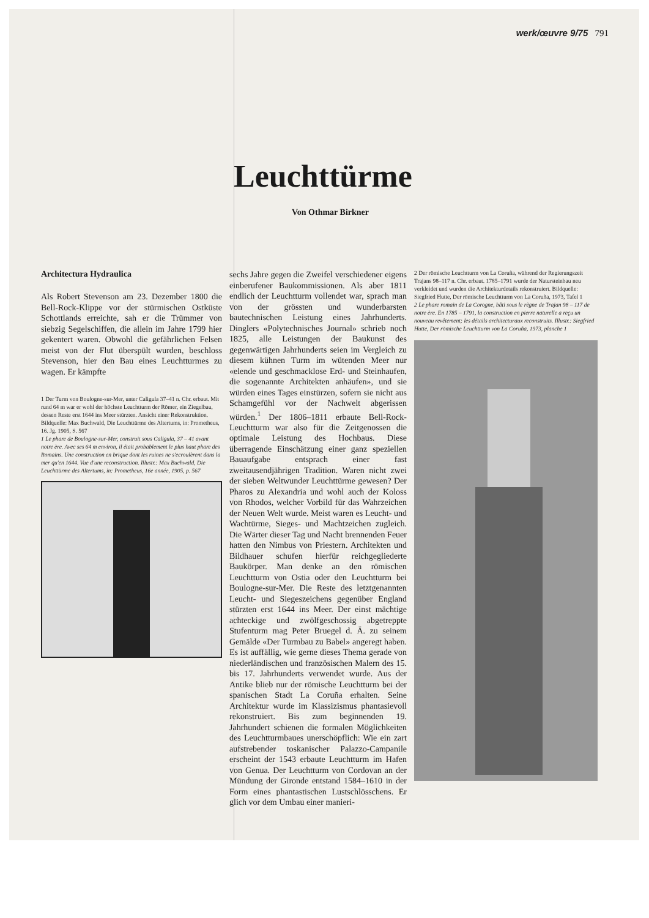werk/œuvre 9/75 791
Leuchttürme
Von Othmar Birkner
Architectura Hydraulica
Als Robert Stevenson am 23. Dezember 1800 die Bell-Rock-Klippe vor der stürmischen Ostküste Schottlands erreichte, sah er die Trümmer von siebzig Segelschiffen, die allein im Jahre 1799 hier gekentert waren. Obwohl die gefährlichen Felsen meist von der Flut überspült wurden, beschloss Stevenson, hier den Bau eines Leuchtturmes zu wagen. Er kämpfte
1 Der Turm von Boulogne-sur-Mer, unter Caligula 37–41 n. Chr. erbaut. Mit rund 64 m war er wohl der höchste Leuchtturm der Römer, ein Ziegelbau, dessen Reste erst 1644 ins Meer stürzten. Ansicht einer Rekonstruktion. Bildquelle: Max Buchwald, Die Leuchttürme des Altertums, in: Prometheus, 16. Jg. 1905, S. 567
1 Le phare de Boulogne-sur-Mer, construit sous Caligula, 37 – 41 avant notre ère. Avec ses 64 m environ, il était probablement le plus haut phare des Romains. Une construction en brique dont les ruines ne s'ecroulèrent dans la mer qu'en 1644. Vue d'une reconstruction. Illustr.: Max Buchwald, Die Leuchttürme des Altertums, in: Prometheus, 16e année, 1905, p. 567
sechs Jahre gegen die Zweifel verschiedener eigens einberufener Baukommissionen. Als aber 1811 endlich der Leuchtturm vollendet war, sprach man von der grössten und wunderbarsten bautechnischen Leistung eines Jahrhunderts. Dinglers «Polytechnisches Journal» schrieb noch 1825, alle Leistungen der Baukunst des gegenwärtigen Jahrhunderts seien im Vergleich zu diesem kühnen Turm im wütenden Meer nur «elende und geschmacklose Erd- und Steinhaufen, die sogenannte Architekten anhäufen», und sie würden eines Tages einstürzen, sofern sie nicht aus Schamgefühl vor der Nachwelt abgerissen würden.<sup>1</sup> Der 1806–1811 erbaute Bell-Rock-Leuchtturm war also für die Zeitgenossen die optimale Leistung des Hochbaus. Diese überragende Einschätzung einer ganz speziellen Bauaufgabe entsprach einer fast zweitausendjährigen Tradition. Waren nicht zwei der sieben Weltwunder Leuchttürme gewesen? Der Pharos zu Alexandria und wohl auch der Koloss von Rhodos, welcher Vorbild für das Wahrzeichen der Neuen Welt wurde. Meist waren es Leucht- und Wachtürme, Sieges- und Machtzeichen zugleich. Die Wärter dieser Tag und Nacht brennenden Feuer hatten den Nimbus von Priestern. Architekten und Bildhauer schufen hierfür reichgegliederte Baukörper. Man denke an den römischen Leuchtturm von Ostia oder den Leuchtturm bei Boulogne-sur-Mer. Die Reste des letztgenannten Leucht- und Siegeszeichens gegenüber England stürzten erst 1644 ins Meer. Der einst mächtige achteckige und zwölfgeschossig abgetreppte Stufenturm mag Peter Bruegel d. Ä. zu seinem Gemälde «Der Turmbau zu Babel» angeregt haben. Es ist auffällig, wie gerne dieses Thema gerade von niederländischen und französischen Malern des 15. bis 17. Jahrhunderts verwendet wurde. Aus der Antike blieb nur der römische Leuchtturm bei der spanischen Stadt La Coruña erhalten. Seine Architektur wurde im Klassizismus phantasievoll rekonstruiert. Bis zum beginnenden 19. Jahrhundert schienen die formalen Möglichkeiten des Leuchtturmbaues unerschöpflich: Wie ein zart aufstrebender toskanischer Palazzo-Campanile erscheint der 1543 erbaute Leuchtturm im Hafen von Genua. Der Leuchtturm von Cordovan an der Mündung der Gironde entstand 1584–1610 in der Form eines phantastischen Lustschlösschens. Er glich vor dem Umbau einer manieri-
2 Der römische Leuchtturm von La Coruña, während der Regierungszeit Trajans 98–117 n. Chr. erbaut. 1785–1791 wurde der Natursteinbau neu verkleidet und wurden die Architekturdetails rekonstruiert. Bildquelle: Siegfried Hutte, Der römische Leuchtturm von La Coruña, 1973, Tafel 1
2 Le phare romain de La Corogne, bâti sous le règne de Trajan 98 – 117 de notre ère. En 1785 – 1791, la construction en pierre naturelle a reçu un nouveau revêtement; les détails architecturaux reconstruits. Illustr.: Siegfried Hutte, Der römische Leuchtturm von La Coruña, 1973, planche 1